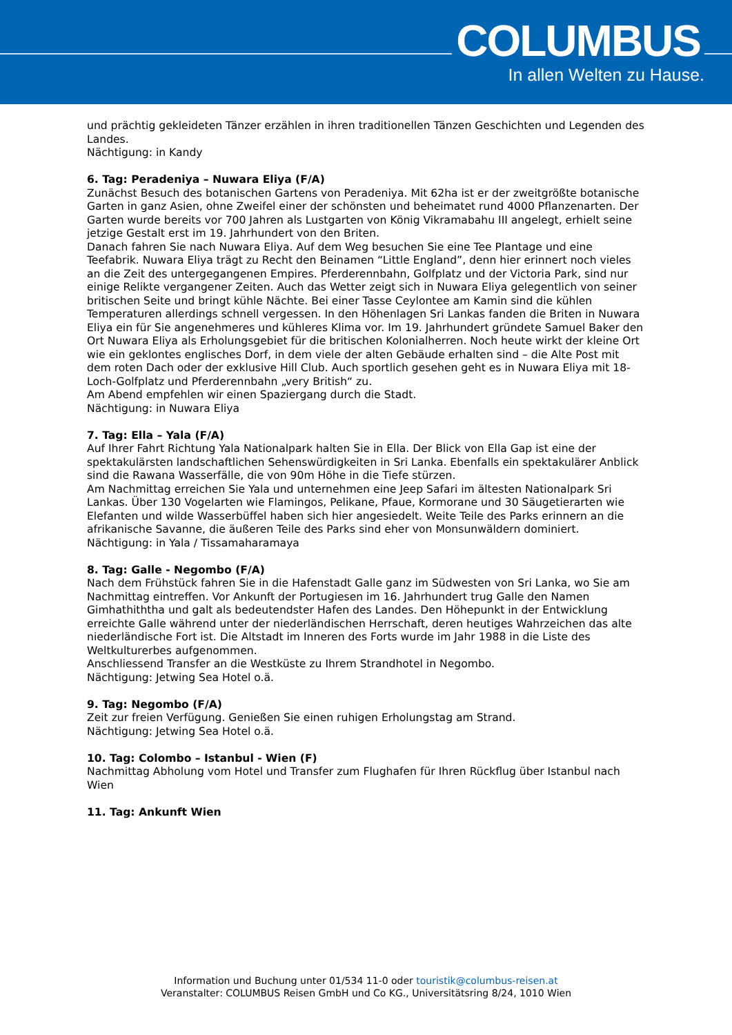COLUMBUS
In allen Welten zu Hause.
und prächtig gekleideten Tänzer erzählen in ihren traditionellen Tänzen Geschichten und Legenden des Landes.
Nächtigung: in Kandy
6. Tag: Peradeniya – Nuwara Eliya (F/A)
Zunächst Besuch des botanischen Gartens von Peradeniya. Mit 62ha ist er der zweitgrößte botanische Garten in ganz Asien, ohne Zweifel einer der schönsten und beheimatet rund 4000 Pflanzenarten. Der Garten wurde bereits vor 700 Jahren als Lustgarten von König Vikramabahu III angelegt, erhielt seine jetzige Gestalt erst im 19. Jahrhundert von den Briten.
Danach fahren Sie nach Nuwara Eliya. Auf dem Weg besuchen Sie eine Tee Plantage und eine Teefabrik. Nuwara Eliya trägt zu Recht den Beinamen “Little England”, denn hier erinnert noch vieles an die Zeit des untergegangenen Empires. Pferderennbahn, Golfplatz und der Victoria Park, sind nur einige Relikte vergangener Zeiten. Auch das Wetter zeigt sich in Nuwara Eliya gelegentlich von seiner britischen Seite und bringt kühle Nächte. Bei einer Tasse Ceylontee am Kamin sind die kühlen Temperaturen allerdings schnell vergessen. In den Höhenlagen Sri Lankas fanden die Briten in Nuwara Eliya ein für Sie angenehmeres und kühleres Klima vor. Im 19. Jahrhundert gründete Samuel Baker den Ort Nuwara Eliya als Erholungsgebiet für die britischen Kolonialherren. Noch heute wirkt der kleine Ort wie ein geklontes englisches Dorf, in dem viele der alten Gebäude erhalten sind – die Alte Post mit dem roten Dach oder der exklusive Hill Club. Auch sportlich gesehen geht es in Nuwara Eliya mit 18-Loch-Golfplatz und Pferderennbahn „very British“ zu.
Am Abend empfehlen wir einen Spaziergang durch die Stadt.
Nächtigung: in Nuwara Eliya
7. Tag: Ella – Yala (F/A)
Auf Ihrer Fahrt Richtung Yala Nationalpark halten Sie in Ella. Der Blick von Ella Gap ist eine der spektakulärsten landschaftlichen Sehenswürdigkeiten in Sri Lanka. Ebenfalls ein spektakulärer Anblick sind die Rawana Wasserfälle, die von 90m Höhe in die Tiefe stürzen.
Am Nachmittag erreichen Sie Yala und unternehmen eine Jeep Safari im ältesten Nationalpark Sri Lankas. Über 130 Vogelarten wie Flamingos, Pelikane, Pfaue, Kormorane und 30 Säugetierarten wie Elefanten und wilde Wasserbüffel haben sich hier angesiedelt. Weite Teile des Parks erinnern an die afrikanische Savanne, die äußeren Teile des Parks sind eher von Monsunwäldern dominiert.
Nächtigung: in Yala / Tissamaharamaya
8. Tag: Galle - Negombo (F/A)
Nach dem Frühstück fahren Sie in die Hafenstadt Galle ganz im Südwesten von Sri Lanka, wo Sie am Nachmittag eintreffen. Vor Ankunft der Portugiesen im 16. Jahrhundert trug Galle den Namen Gimhathiththa und galt als bedeutendster Hafen des Landes. Den Höhepunkt in der Entwicklung erreichte Galle während unter der niederländischen Herrschaft, deren heutiges Wahrzeichen das alte niederländische Fort ist. Die Altstadt im Inneren des Forts wurde im Jahr 1988 in die Liste des Weltkulturerbes aufgenommen.
Anschliessend Transfer an die Westküste zu Ihrem Strandhotel in Negombo.
Nächtigung: Jetwing Sea Hotel o.ä.
9. Tag: Negombo (F/A)
Zeit zur freien Verfügung. Genießen Sie einen ruhigen Erholungstag am Strand.
Nächtigung: Jetwing Sea Hotel o.ä.
10. Tag: Colombo – Istanbul - Wien (F)
Nachmittag Abholung vom Hotel und Transfer zum Flughafen für Ihren Rückflug über Istanbul nach Wien
11. Tag: Ankunft Wien
Information und Buchung unter 01/534 11-0 oder touristik@columbus-reisen.at
Veranstalter: COLUMBUS Reisen GmbH und Co KG., Universitätsring 8/24, 1010 Wien